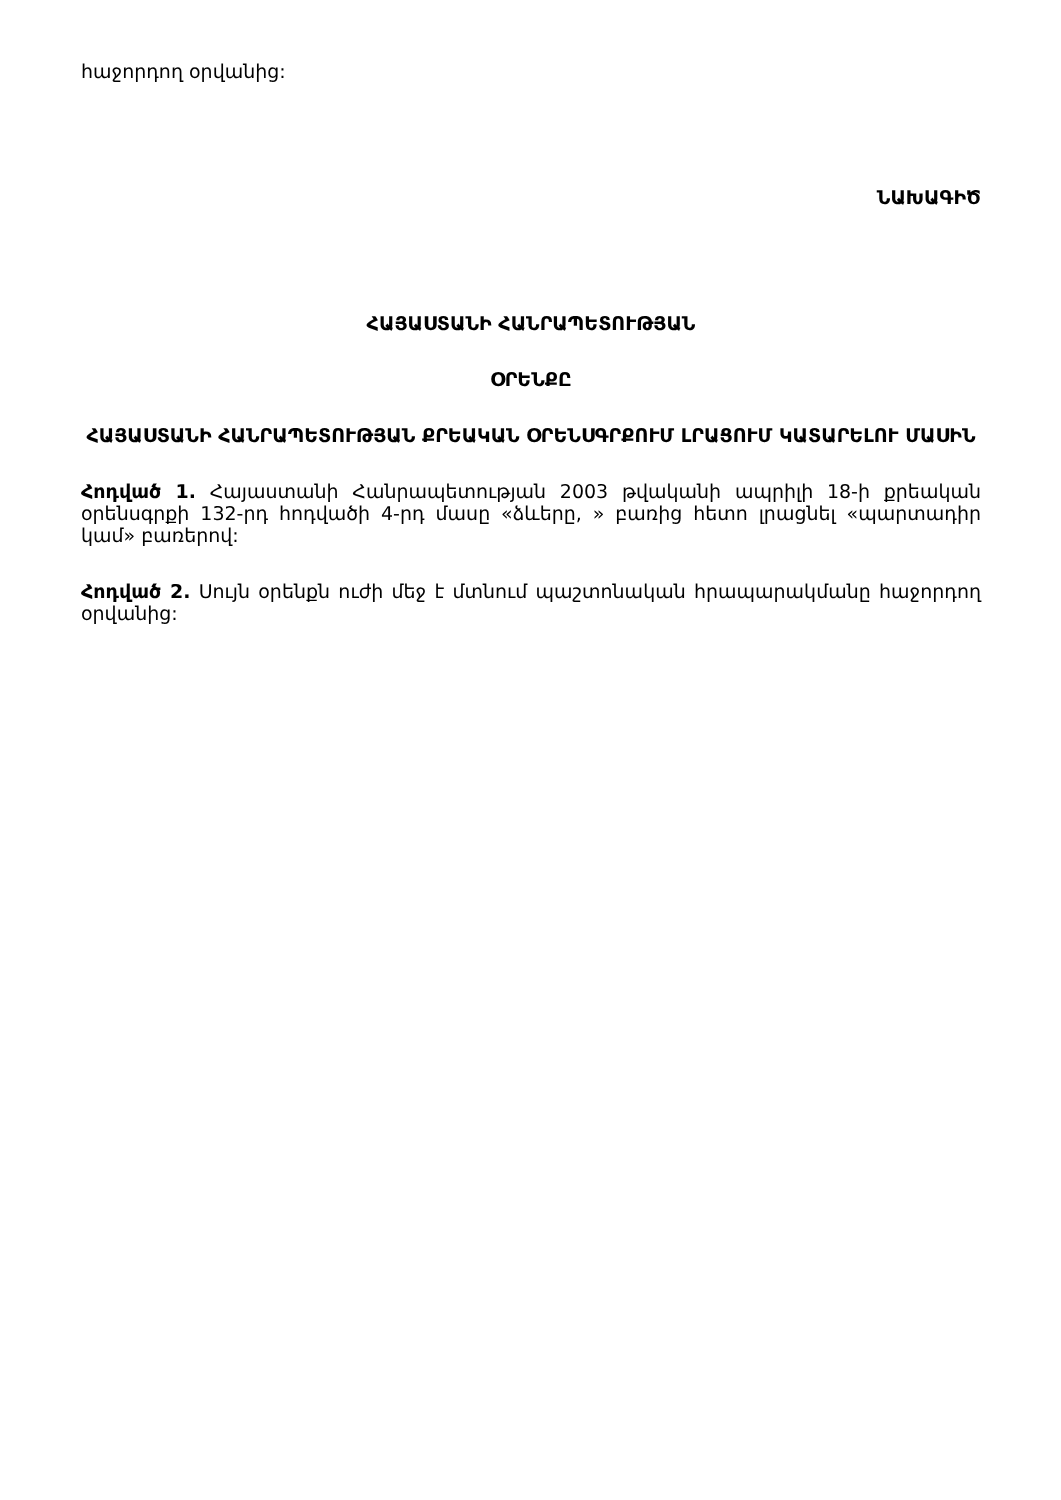հաջորդող օրվանից:
ՆԱԽԱԳԻԾ
ՀԱՅԱՍՏԱՆԻ ՀԱՆՐԱՊԵՏՈՒԹՅԱՆ
ՕՐԵՆՔԸ
ՀԱՅԱՍՏԱՆԻ ՀԱՆՐԱՊԵՏՈՒԹՅԱՆ ՔՐԵԱԿԱՆ ՕՐԵՆՍԳՐՔՈՒՄ ԼՐԱՑՈՒՄ ԿԱՏԱՐԵԼՈՒ ՄԱՍԻՆ
Հոդված 1. Հայաստանի Հանրապետության 2003 թվականի ապրիլի 18-ի քրեական օրենսգրքի 132-րդ հոդվածի 4-րդ մասը «ձևերը, » բառից հետո լրացնել «պարտադիր կամ» բառերով:
Հոդված 2. Սույն օրենքն ուժի մեջ է մտնում պաշտոնական հրապարակմանը հաջորդող օրվանից: